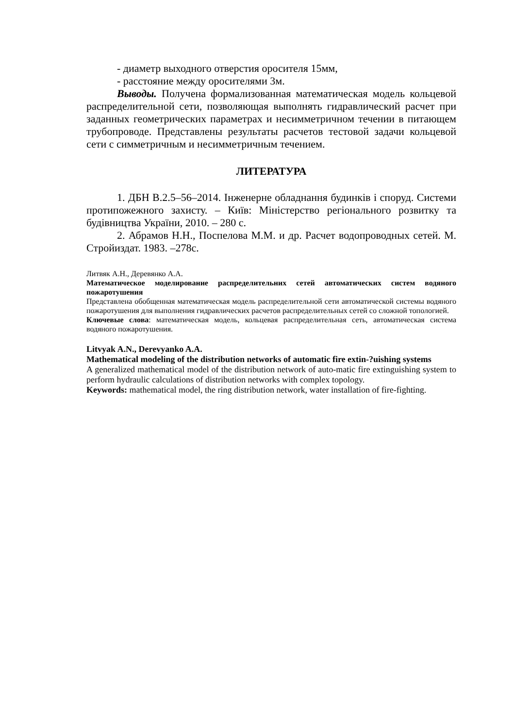- диаметр выходного отверстия оросителя 15мм,
- расстояние между оросителями 3м.
Выводы. Получена формализованная математическая модель кольцевой распределительной сети, позволяющая выполнять гидравлический расчет при заданных геометрических параметрах и несимметричном течении в питающем трубопроводе. Представлены результаты расчетов тестовой задачи кольцевой сети с симметричным и несимметричным течением.
ЛИТЕРАТУРА
1. ДБН В.2.5–56–2014. Інженерне обладнання будинків і споруд. Системи протипожежного захисту. – Київ: Міністерство регіонального розвитку та будівництва України, 2010. – 280 с.
2. Абрамов Н.Н., Поспелова М.М. и др. Расчет водопроводных сетей. М. Стройиздат. 1983. –278с.
Литвяк А.Н., Деревянко А.А.
Математическое моделирование распределительних сетей автоматических систем водяного пожаротушения
Представлена обобщенная математическая модель распределительной сети автоматической системы водяного пожаротушения для выполнения гидравлических расчетов распределительных сетей со сложной топологией.
Ключевые слова: математическая модель, кольцевая распределительная сеть, автоматическая система водяного пожаротушения.
Litvyak A.N., Derevyanko A.A.
Mathematical modeling of the distribution networks of automatic fire extin-?uishing systems
A generalized mathematical model of the distribution network of auto-matic fire extinguishing system to perform hydraulic calculations of distribution networks with complex topology.
Keywords: mathematical model, the ring distribution network, water installation of fire-fighting.